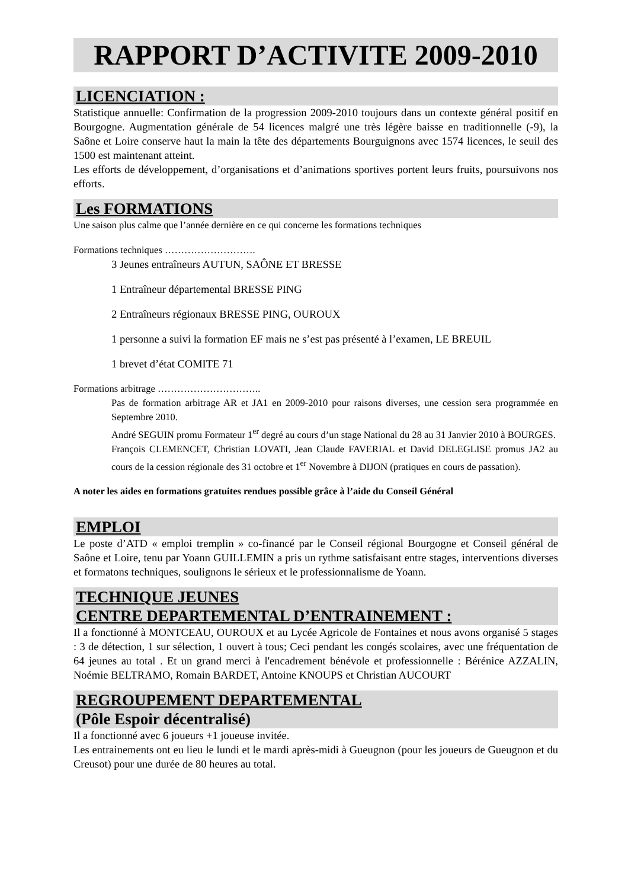RAPPORT D’ACTIVITE 2009-2010
LICENCIATION :
Statistique annuelle: Confirmation de la progression 2009-2010 toujours dans un contexte général positif en Bourgogne. Augmentation générale de 54 licences malgré une très légère baisse en traditionnelle (-9), la Saône et Loire conserve haut la main la tête des départements Bourguignons avec 1574 licences, le seuil des 1500 est maintenant atteint.
Les efforts de développement, d’organisations et d’animations sportives portent leurs fruits, poursuivons nos efforts.
Les FORMATIONS
Une saison plus calme que l’année dernière en ce qui concerne les formations techniques
Formations techniques ……………………….
3 Jeunes entraîneurs AUTUN, SAÔNE ET BRESSE
1 Entraîneur départemental BRESSE PING
2 Entraîneurs régionaux BRESSE PING, OUROUX
1 personne a suivi la formation EF mais ne s’est pas présenté à l’examen, LE BREUIL
1 brevet d’état COMITE 71
Formations arbitrage …………………………..
Pas de formation arbitrage AR et JA1 en 2009-2010 pour raisons diverses, une cession sera programmée en Septembre 2010.
André SEGUIN promu Formateur 1<sup>er</sup> degré au cours d’un stage National du 28 au 31 Janvier 2010 à BOURGES.
François CLEMENCET, Christian LOVATI, Jean Claude FAVERIAL et David DELEGLISE promus JA2 au cours de la cession régionale des 31 octobre et 1<sup>er</sup> Novembre à DIJON (pratiques en cours de passation).
A noter les aides en formations gratuites rendues possible grâce à l’aide du Conseil Général
EMPLOI
Le poste d’ATD « emploi tremplin » co-financé par le Conseil régional Bourgogne et Conseil général de Saône et Loire, tenu par Yoann GUILLEMIN a pris un rythme satisfaisant entre stages, interventions diverses et formatons techniques, soulignons le sérieux et le professionnalisme de Yoann.
TECHNIQUE JEUNES
CENTRE DEPARTEMENTAL D’ENTRAINEMENT :
Il a fonctionné à MONTCEAU, OUROUX et au Lycée Agricole de Fontaines et nous avons organisé 5 stages : 3 de détection, 1 sur sélection, 1 ouvert à tous; Ceci pendant les congés scolaires, avec une fréquentation de 64 jeunes au total . Et un grand merci à l'encadrement bénévole et professionnelle : Bérénice AZZALIN, Noémie BELTRAMO, Romain BARDET, Antoine KNOUPS et Christian AUCOURT
REGROUPEMENT DEPARTEMENTAL
(Pôle Espoir décentralisé)
Il a fonctionné avec 6 joueurs +1 joueuse invitée.
Les entrainements ont eu lieu le lundi et le mardi après-midi à Gueugnon (pour les joueurs de Gueugnon et du Creusot) pour une durée de 80 heures au total.